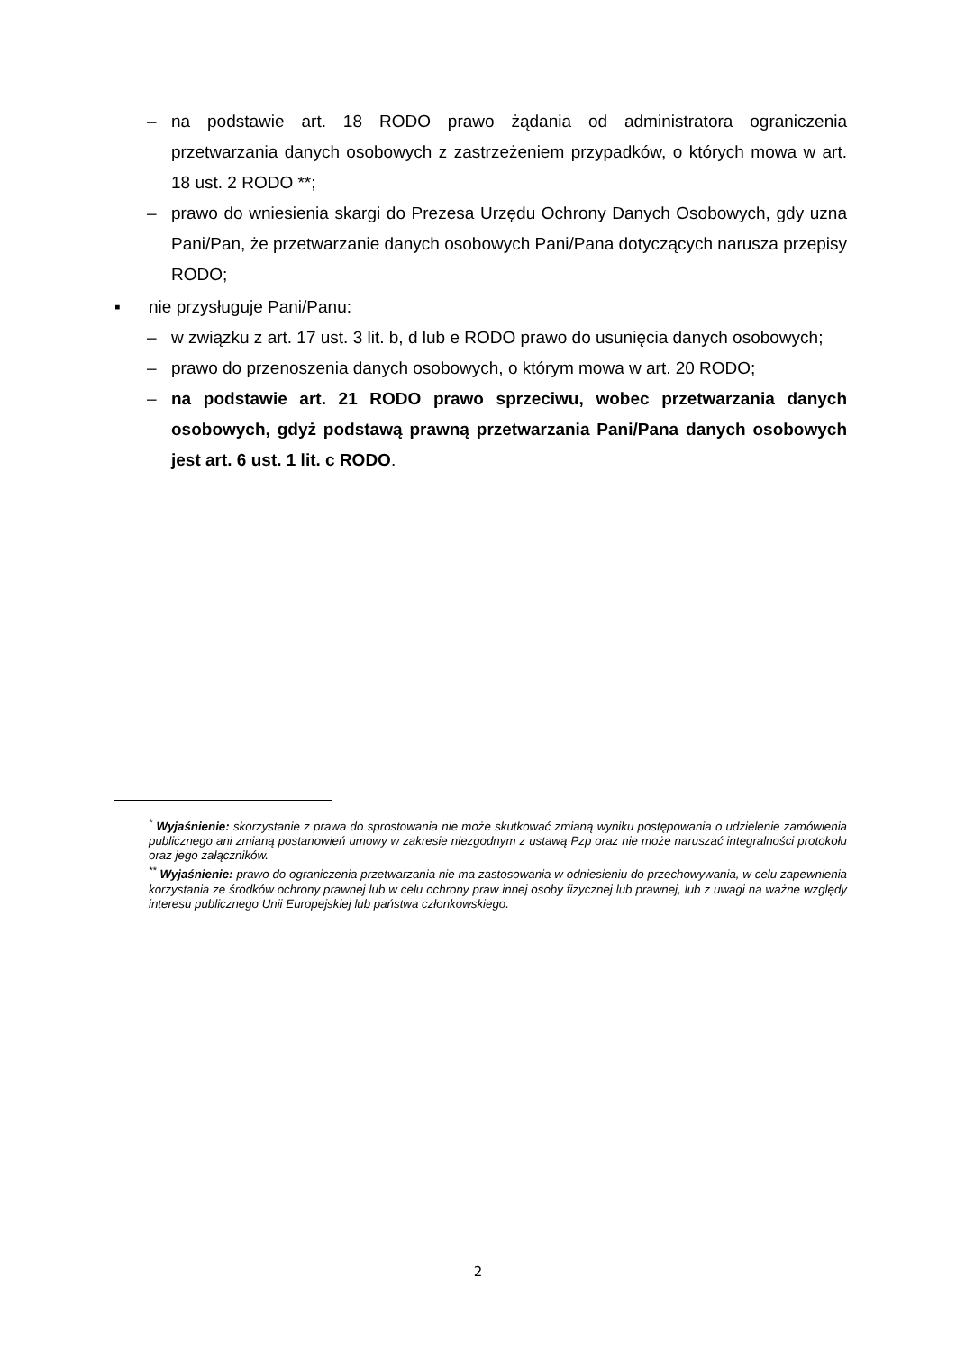– na podstawie art. 18 RODO prawo żądania od administratora ograniczenia przetwarzania danych osobowych z zastrzeżeniem przypadków, o których mowa w art. 18 ust. 2 RODO **;
– prawo do wniesienia skargi do Prezesa Urzędu Ochrony Danych Osobowych, gdy uzna Pani/Pan, że przetwarzanie danych osobowych Pani/Pana dotyczących narusza przepisy RODO;
▪ nie przysługuje Pani/Panu:
– w związku z art. 17 ust. 3 lit. b, d lub e RODO prawo do usunięcia danych osobowych;
– prawo do przenoszenia danych osobowych, o którym mowa w art. 20 RODO;
– na podstawie art. 21 RODO prawo sprzeciwu, wobec przetwarzania danych osobowych, gdyż podstawą prawną przetwarzania Pani/Pana danych osobowych jest art. 6 ust. 1 lit. c RODO.
<sup>*</sup> Wyjaśnienie: skorzystanie z prawa do sprostowania nie może skutkować zmianą wyniku postępowania o udzielenie zamówienia publicznego ani zmianą postanowień umowy w zakresie niezgodnym z ustawą Pzp oraz nie może naruszać integralności protokołu oraz jego załączników.
<sup>**</sup> Wyjaśnienie: prawo do ograniczenia przetwarzania nie ma zastosowania w odniesieniu do przechowywania, w celu zapewnienia korzystania ze środków ochrony prawnej lub w celu ochrony praw innej osoby fizycznej lub prawnej, lub z uwagi na ważne względy interesu publicznego Unii Europejskiej lub państwa członkowskiego.
2